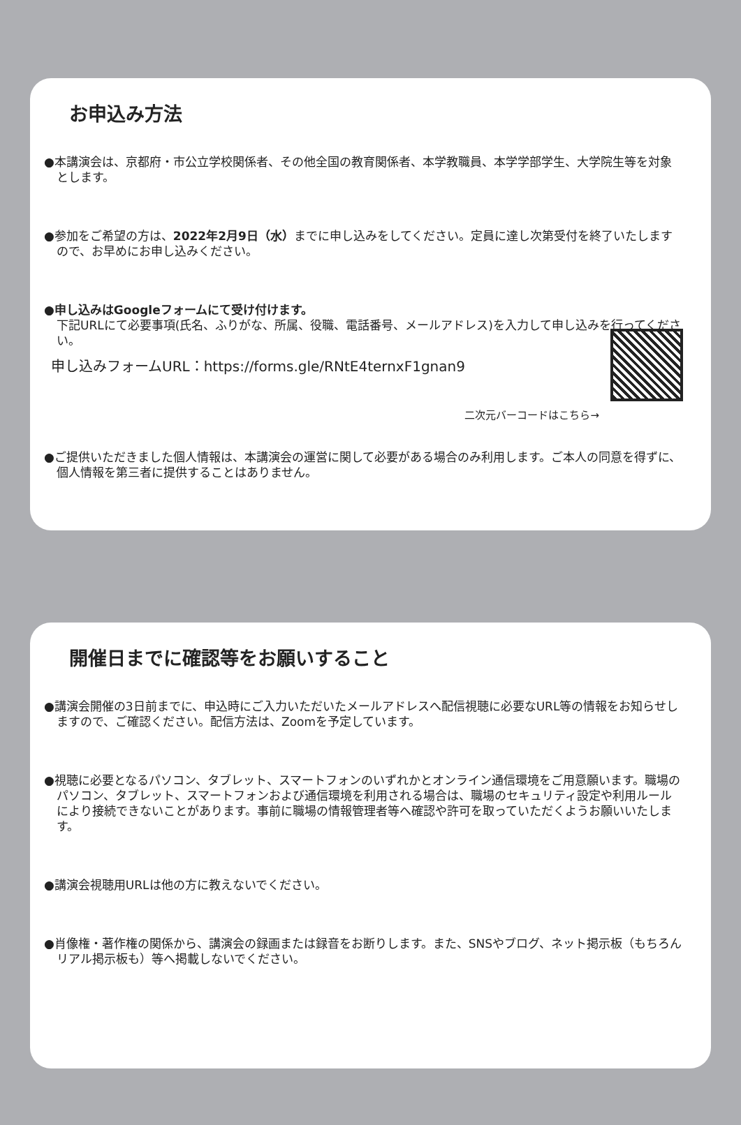お申込み方法
●本講演会は、京都府・市公立学校関係者、その他全国の教育関係者、本学教職員、本学学部学生、大学院生等を対象とします。
●参加をご希望の方は、2022年2月9日（水）までに申し込みをしてください。定員に達し次第受付を終了いたしますので、お早めにお申し込みください。
●申し込みはGoogleフォームにて受け付けます。
下記URLにて必要事項(氏名、ふりがな、所属、役職、電話番号、メールアドレス)を入力して申し込みを行ってください。
申し込みフォームURL：https://forms.gle/RNtE4ternxF1gnan9
二次元バーコードはこちら→
●ご提供いただきました個人情報は、本講演会の運営に関して必要がある場合のみ利用します。ご本人の同意を得ずに、個人情報を第三者に提供することはありません。
開催日までに確認等をお願いすること
●講演会開催の3日前までに、申込時にご入力いただいたメールアドレスへ配信視聴に必要なURL等の情報をお知らせしますので、ご確認ください。配信方法は、Zoomを予定しています。
●視聴に必要となるパソコン、タブレット、スマートフォンのいずれかとオンライン通信環境をご用意願います。職場のパソコン、タブレット、スマートフォンおよび通信環境を利用される場合は、職場のセキュリティ設定や利用ルールにより接続できないことがあります。事前に職場の情報管理者等へ確認や許可を取っていただくようお願いいたします。
●講演会視聴用URLは他の方に教えないでください。
●肖像権・著作権の関係から、講演会の録画または録音をお断りします。また、SNSやブログ、ネット掲示板（もちろんリアル掲示板も）等へ掲載しないでください。